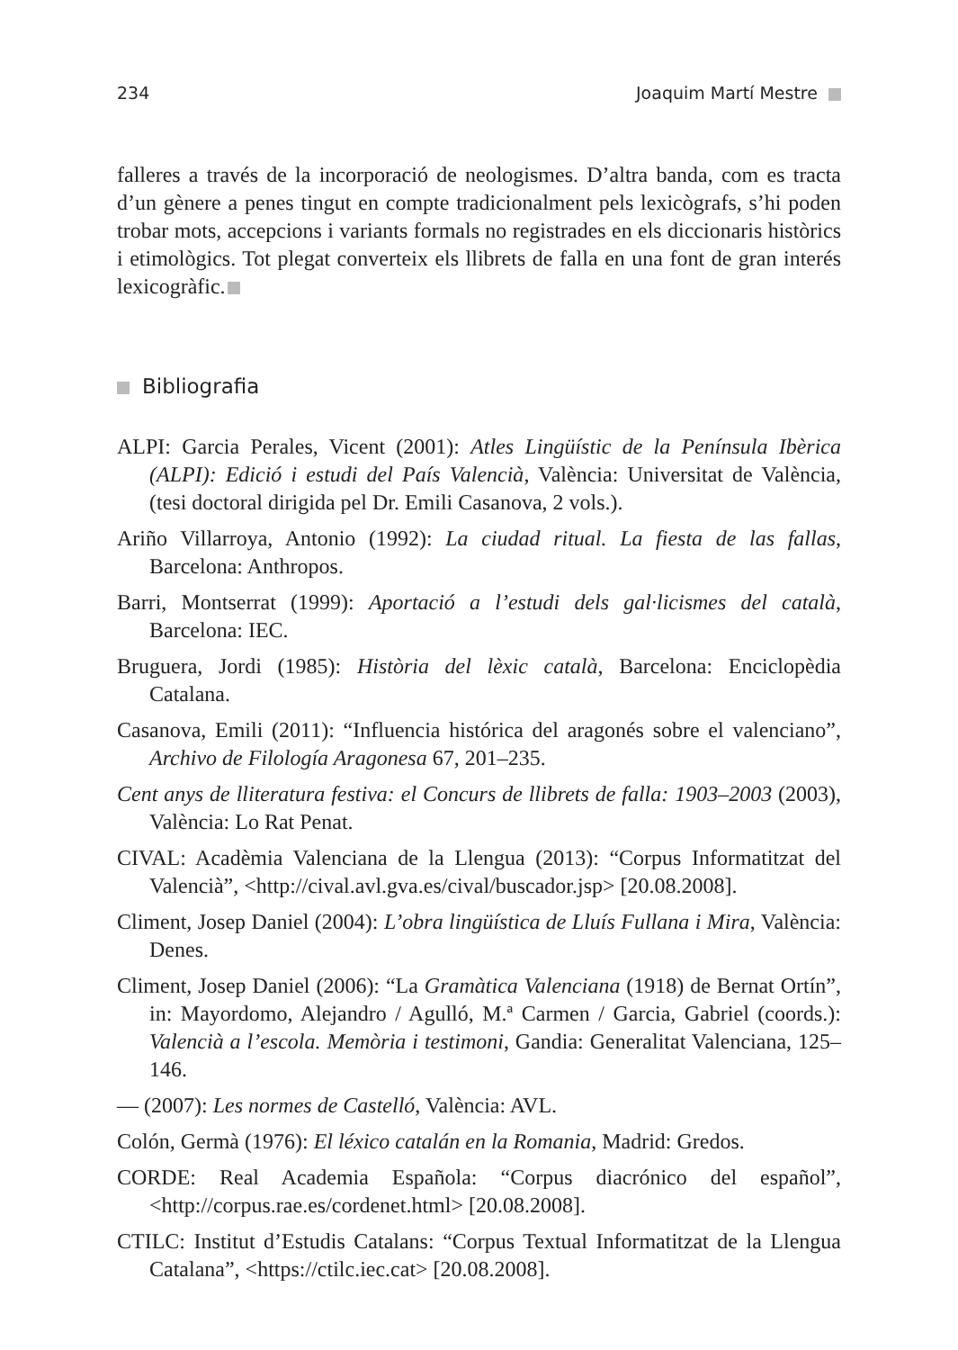234 Joaquim Martí Mestre
falleres a través de la incorporació de neologismes. D’altra banda, com es tracta d’un gènere a penes tingut en compte tradicionalment pels lexicògrafs, s’hi poden trobar mots, accepcions i variants formals no registrades en els diccionaris històrics i etimològics. Tot plegat converteix els llibrets de falla en una font de gran interés lexicogràfic.
Bibliografia
ALPI: Garcia Perales, Vicent (2001): Atles Lingüístic de la Península Ibèrica (ALPI): Edició i estudi del País Valencià, València: Universitat de València, (tesi doctoral dirigida pel Dr. Emili Casanova, 2 vols.).
Ariño Villarroya, Antonio (1992): La ciudad ritual. La fiesta de las fallas, Barcelona: Anthropos.
Barri, Montserrat (1999): Aportació a l’estudi dels gal·licismes del català, Barcelona: IEC.
Bruguera, Jordi (1985): Història del lèxic català, Barcelona: Enciclopèdia Catalana.
Casanova, Emili (2011): “Influencia histórica del aragonés sobre el valenciano”, Archivo de Filología Aragonesa 67, 201–235.
Cent anys de lliteratura festiva: el Concurs de llibrets de falla: 1903–2003 (2003), València: Lo Rat Penat.
CIVAL: Acadèmia Valenciana de la Llengua (2013): “Corpus Informatitzat del Valencià”, <http://cival.avl.gva.es/cival/buscador.jsp> [20.08.2008].
Climent, Josep Daniel (2004): L’obra lingüística de Lluís Fullana i Mira, València: Denes.
Climent, Josep Daniel (2006): “La Gramàtica Valenciana (1918) de Bernat Ortín”, in: Mayordomo, Alejandro / Agulló, M.ª Carmen / Garcia, Gabriel (coords.): Valencià a l’escola. Memòria i testimoni, Gandia: Generalitat Valenciana, 125–146.
— (2007): Les normes de Castelló, València: AVL.
Colón, Germà (1976): El léxico catalán en la Romania, Madrid: Gredos.
CORDE: Real Academia Española: “Corpus diacrónico del español”, <http://corpus.rae.es/cordenet.html> [20.08.2008].
CTILC: Institut d’Estudis Catalans: “Corpus Textual Informatitzat de la Llengua Catalana”, <https://ctilc.iec.cat> [20.08.2008].